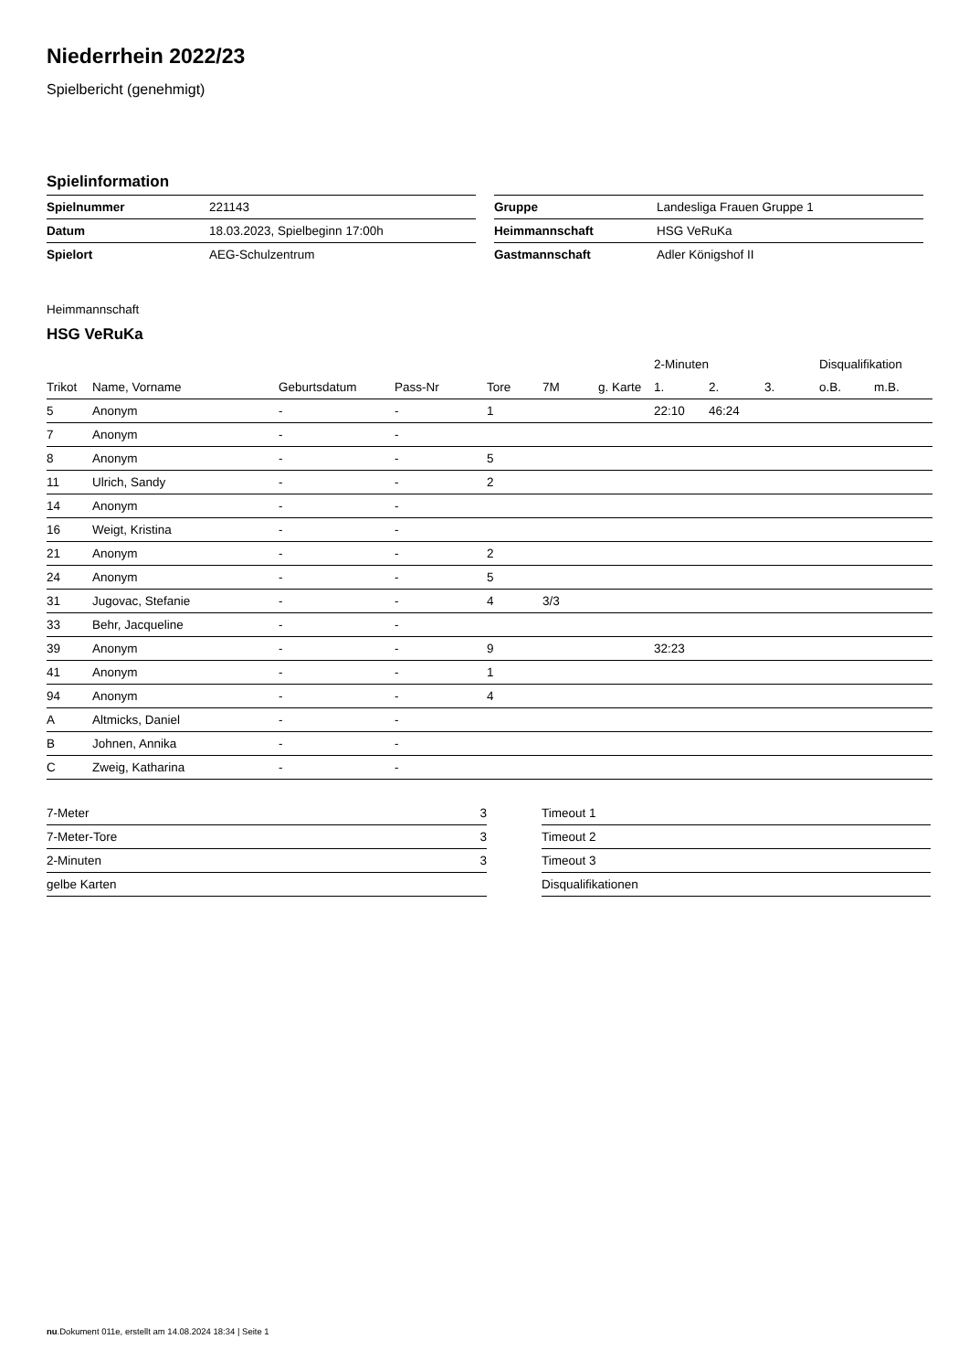Niederrhein 2022/23
Spielbericht (genehmigt)
Spielinformation
| Spielnummer | 221143 |
| Datum | 18.03.2023, Spielbeginn 17:00h |
| Spielort | AEG-Schulzentrum |
| Gruppe | Landesliga Frauen Gruppe 1 |
| Heimmannschaft | HSG VeRuKa |
| Gastmannschaft | Adler Königshof II |
Heimmannschaft
HSG VeRuKa
| | | | | | | | 2-Minuten | | | Disqualifikation | |
| --- | --- | --- | --- | --- | --- | --- | --- | --- | --- | --- | --- |
| Trikot | Name, Vorname | Geburtsdatum | Pass-Nr | Tore | 7M | g. Karte | 1. | 2. | 3. | o.B. | m.B. |
| 5 | Anonym | - | - | 1 | | | 22:10 | 46:24 | | | |
| 7 | Anonym | - | - | | | | | | | | |
| 8 | Anonym | - | - | 5 | | | | | | | |
| 11 | Ulrich, Sandy | - | - | 2 | | | | | | | |
| 14 | Anonym | - | - | | | | | | | | |
| 16 | Weigt, Kristina | - | - | | | | | | | | |
| 21 | Anonym | - | - | 2 | | | | | | | |
| 24 | Anonym | - | - | 5 | | | | | | | |
| 31 | Jugovac, Stefanie | - | - | 4 | 3/3 | | | | | | |
| 33 | Behr, Jacqueline | - | - | | | | | | | | |
| 39 | Anonym | - | - | 9 | | | 32:23 | | | | |
| 41 | Anonym | - | - | 1 | | | | | | | |
| 94 | Anonym | - | - | 4 | | | | | | | |
| A | Altmicks, Daniel | - | - | | | | | | | | |
| B | Johnen, Annika | - | - | | | | | | | | |
| C | Zweig, Katharina | - | - | | | | | | | | |
| 7-Meter | 3 |
| 7-Meter-Tore | 3 |
| 2-Minuten | 3 |
| gelbe Karten | |
| Timeout 1 |
| Timeout 2 |
| Timeout 3 |
| Disqualifikationen |
nu.Dokument 011e, erstellt am 14.08.2024 18:34 | Seite 1